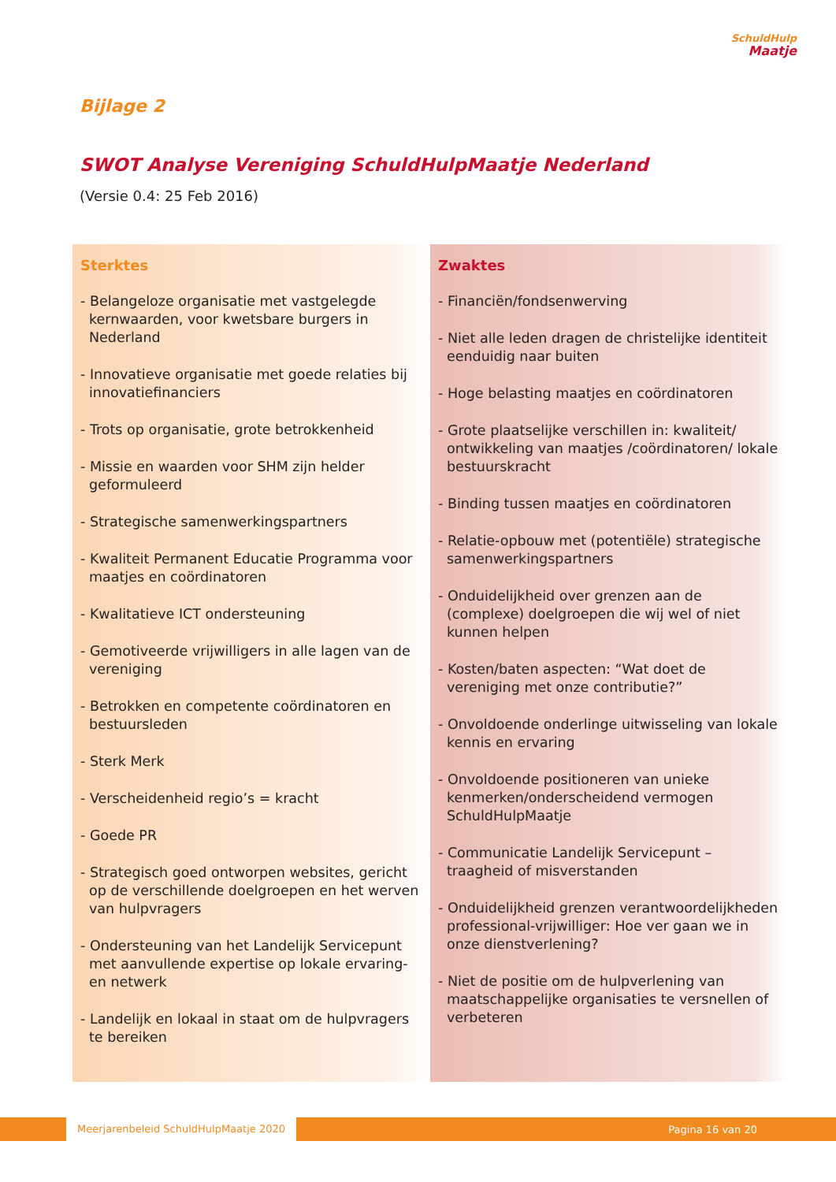SchuldHulp
Maatje
Bijlage 2
SWOT Analyse Vereniging SchuldHulpMaatje Nederland
(Versie 0.4: 25 Feb 2016)
Sterktes
- Belangeloze organisatie met vastgelegde kernwaarden, voor kwetsbare burgers in Nederland
- Innovatieve organisatie met goede relaties bij innovatiefinanciers
- Trots op organisatie, grote betrokkenheid
- Missie en waarden voor SHM zijn helder geformuleerd
- Strategische samenwerkingspartners
- Kwaliteit Permanent Educatie Programma voor maatjes en coördinatoren
- Kwalitatieve ICT ondersteuning
- Gemotiveerde vrijwilligers in alle lagen van de vereniging
- Betrokken en competente coördinatoren en bestuursleden
- Sterk Merk
- Verscheidenheid regio’s = kracht
- Goede PR
- Strategisch goed ontworpen websites, gericht op de verschillende doelgroepen en het werven van hulpvragers
- Ondersteuning van het Landelijk Servicepunt met aanvullende expertise op lokale ervaring- en netwerk
- Landelijk en lokaal in staat om de hulpvragers te bereiken
Zwaktes
- Financiën/fondsenwerving
- Niet alle leden dragen de christelijke identiteit eenduidig naar buiten
- Hoge belasting maatjes en coördinatoren
- Grote plaatselijke verschillen in: kwaliteit/ ontwikkeling van maatjes /coördinatoren/ lokale bestuurskracht
- Binding tussen maatjes en coördinatoren
- Relatie-opbouw met (potentiële) strategische samenwerkingspartners
- Onduidelijkheid over grenzen aan de (complexe) doelgroepen die wij wel of niet kunnen helpen
- Kosten/baten aspecten: “Wat doet de vereniging met onze contributie?”
- Onvoldoende onderlinge uitwisseling van lokale kennis en ervaring
- Onvoldoende positioneren van unieke kenmerken/onderscheidend vermogen SchuldHulpMaatje
- Communicatie Landelijk Servicepunt – traagheid of misverstanden
- Onduidelijkheid grenzen verantwoordelijkheden professional-vrijwilliger: Hoe ver gaan we in onze dienstverlening?
- Niet de positie om de hulpverlening van maatschappelijke organisaties te versnellen of verbeteren
Meerjarenbeleid SchuldHulpMaatje 2020 Pagina 16 van 20